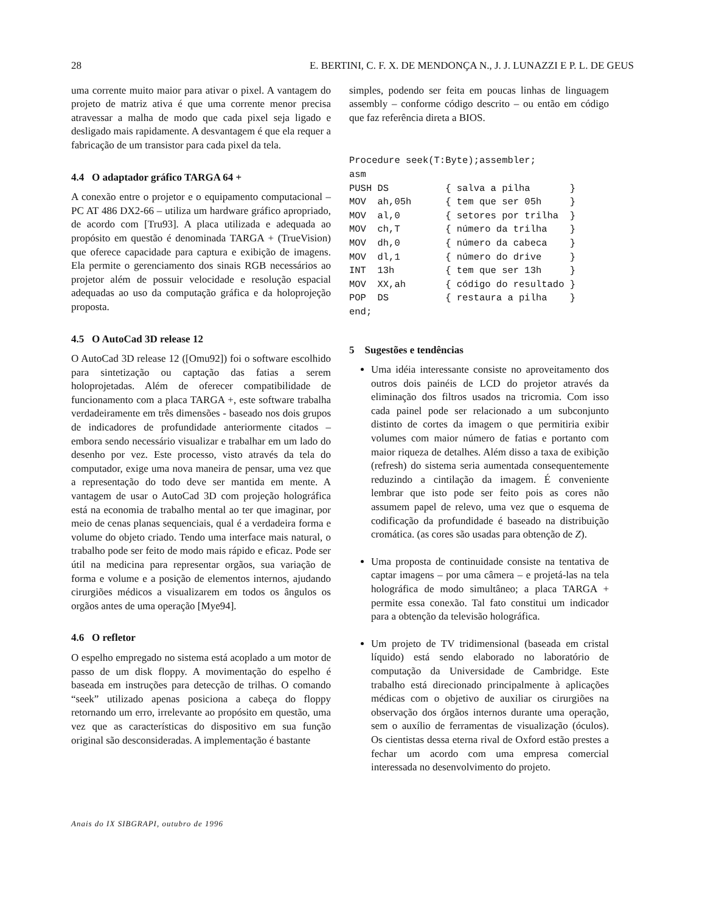28 E. BERTINI, C. F. X. DE MENDONÇA N., J. J. LUNAZZI E P. L. DE GEUS
uma corrente muito maior para ativar o pixel. A vantagem do projeto de matriz ativa é que uma corrente menor precisa atravessar a malha de modo que cada pixel seja ligado e desligado mais rapidamente. A desvantagem é que ela requer a fabricação de um transistor para cada pixel da tela.
4.4 O adaptador gráfico TARGA 64 +
A conexão entre o projetor e o equipamento computacional – PC AT 486 DX2-66 – utiliza um hardware gráfico apropriado, de acordo com [Tru93]. A placa utilizada e adequada ao propósito em questão é denominada TARGA + (TrueVision) que oferece capacidade para captura e exibição de imagens. Ela permite o gerenciamento dos sinais RGB necessários ao projetor além de possuir velocidade e resolução espacial adequadas ao uso da computação gráfica e da holoprojeção proposta.
4.5 O AutoCad 3D release 12
O AutoCad 3D release 12 ([Omu92]) foi o software escolhido para sintetização ou captação das fatias a serem holoprojetadas. Além de oferecer compatibilidade de funcionamento com a placa TARGA +, este software trabalha verdadeiramente em três dimensões - baseado nos dois grupos de indicadores de profundidade anteriormente citados – embora sendo necessário visualizar e trabalhar em um lado do desenho por vez. Este processo, visto através da tela do computador, exige uma nova maneira de pensar, uma vez que a representação do todo deve ser mantida em mente. A vantagem de usar o AutoCad 3D com projeção holográfica está na economia de trabalho mental ao ter que imaginar, por meio de cenas planas sequenciais, qual é a verdadeira forma e volume do objeto criado. Tendo uma interface mais natural, o trabalho pode ser feito de modo mais rápido e eficaz. Pode ser útil na medicina para representar orgãos, sua variação de forma e volume e a posição de elementos internos, ajudando cirurgiões médicos a visualizarem em todos os ângulos os orgãos antes de uma operação [Mye94].
4.6 O refletor
O espelho empregado no sistema está acoplado a um motor de passo de um disk floppy. A movimentação do espelho é baseada em instruções para detecção de trilhas. O comando “seek” utilizado apenas posiciona a cabeça do floppy retornando um erro, irrelevante ao propósito em questão, uma vez que as características do dispositivo em sua função original são desconsideradas. A implementação é bastante
simples, podendo ser feita em poucas linhas de linguagem assembly – conforme código descrito – ou então em código que faz referência direta a BIOS.
Procedure seek(T:Byte);assembler;
asm
PUSH DS          { salva a pilha       }
MOV  ah,05h      { tem que ser 05h     }
MOV  al,0        { setores por trilha  }
MOV  ch,T        { número da trilha    }
MOV  dh,0        { número da cabeca    }
MOV  dl,1        { número do drive     }
INT  13h         { tem que ser 13h     }
MOV  XX,ah       { código do resultado }
POP  DS          { restaura a pilha    }
end;
5 Sugestões e tendências
Uma idéia interessante consiste no aproveitamento dos outros dois painéis de LCD do projetor através da eliminação dos filtros usados na tricromia. Com isso cada painel pode ser relacionado a um subconjunto distinto de cortes da imagem o que permitiria exibir volumes com maior número de fatias e portanto com maior riqueza de detalhes. Além disso a taxa de exibição (refresh) do sistema seria aumentada consequentemente reduzindo a cintilação da imagem. É conveniente lembrar que isto pode ser feito pois as cores não assumem papel de relevo, uma vez que o esquema de codificação da profundidade é baseado na distribuição cromática. (as cores são usadas para obtenção de Z).
Uma proposta de continuidade consiste na tentativa de captar imagens – por uma câmera – e projetá-las na tela holográfica de modo simultâneo; a placa TARGA + permite essa conexão. Tal fato constitui um indicador para a obtenção da televisão holográfica.
Um projeto de TV tridimensional (baseada em cristal líquido) está sendo elaborado no laboratório de computação da Universidade de Cambridge. Este trabalho está direcionado principalmente à aplicações médicas com o objetivo de auxiliar os cirurgiões na observação dos órgãos internos durante uma operação, sem o auxílio de ferramentas de visualização (óculos). Os cientistas dessa eterna rival de Oxford estão prestes a fechar um acordo com uma empresa comercial interessada no desenvolvimento do projeto.
Anais do IX SIBGRAPI, outubro de 1996